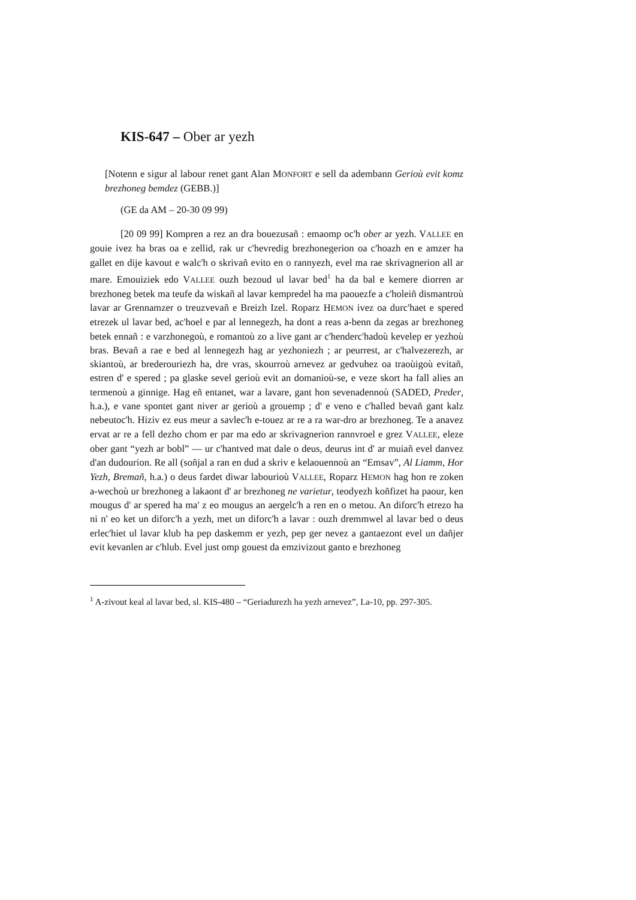KIS-647 – Ober ar yezh
[Notenn e sigur al labour renet gant Alan MONFORT e sell da adembann Gerioù evit komz brezhoneg bemdez (GEBB.)]
(GE da AM – 20-30 09 99)
[20 09 99] Kompren a rez an dra bouezusañ : emaomp oc'h ober ar yezh. VALLEE en gouie ivez ha bras oa e zellid, rak ur c'hevredig brezhonegerion oa c'hoazh en e amzer ha gallet en dije kavout e walc'h o skrivañ evito en o rannyezh, evel ma rae skrivagnerion all ar mare. Emouiziek edo VALLEE ouzh bezoud ul lavar bed<sup>1</sup> ha da bal e kemere diorren ar brezhoneg betek ma teufe da wiskañ al lavar kempredel ha ma paouezfe a c'holeiñ dismantroù lavar ar Grennamzer o treuzvevañ e Breizh Izel. Roparz HEMON ivez oa durc'haet e spered etrezek ul lavar bed, ac'hoel e par al lennegezh, ha dont a reas a-benn da zegas ar brezhoneg betek ennañ : e varzhonegoù, e romantoù zo a live gant ar c'henderc'hadoù kevelep er yezhoù bras. Bevañ a rae e bed al lennegezh hag ar yezhoniezh ; ar peurrest, ar c'halvezerezh, ar skiantoù, ar brederouriezh ha, dre vras, skourroù arnevez ar gedvuhez oa traoùigoù evitañ, estren d' e spered ; pa glaske sevel gerioù evit an domanioù-se, e veze skort ha fall alies an termenoù a ginnige. Hag eñ entanet, war a lavare, gant hon sevenadennoù (SADED, Preder, h.a.), e vane spontet gant niver ar gerioù a grouemp ; d' e veno e c'halled bevañ gant kalz nebeutoc'h. Hiziv ez eus meur a savlec'h e-touez ar re a ra war-dro ar brezhoneg. Te a anavez ervat ar re a fell dezho chom er par ma edo ar skrivagnerion rannvroel e grez VALLEE, eleze ober gant “yezh ar bobl” — ur c'hantved mat dale o deus, deurus int d' ar muiañ evel danvez d'an dudourion. Re all (soñjal a ran en dud a skriv e kelaouennoù an “Emsav”, Al Liamm, Hor Yezh, Bremañ, h.a.) o deus fardet diwar labourioù VALLEE, Roparz HEMON hag hon re zoken a-wechoù ur brezhoneg a lakaont d' ar brezhoneg ne varietur, teodyezh koñfizet ha paour, ken mougus d' ar spered ha ma' z eo mougus an aergelc'h a ren en o metou. An diforc'h etrezo ha ni n' eo ket un diforc'h a yezh, met un diforc'h a lavar : ouzh dremmwel al lavar bed o deus erlec'hiet ul lavar klub ha pep daskemm er yezh, pep ger nevez a gantaezont evel un dañjer evit kevanlen ar c'hlub. Evel just omp gouest da emzivizout ganto e brezhoneg
<sup>1</sup> A-zivout keal al lavar bed, sl. KIS-480 – “Geriadurezh ha yezh arnevez”, La-10, pp. 297-305.